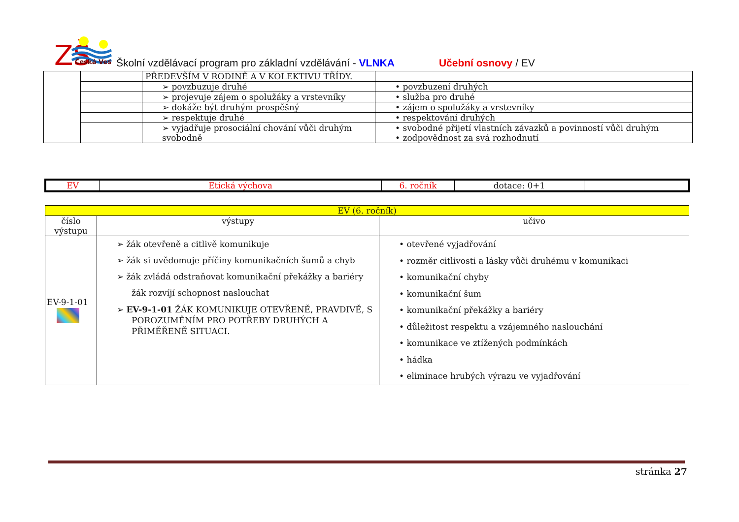ZŠ
Česká Ves
Školní vzdělávací program pro základní vzdělávání - VLNKA Učební osnovy / EV
| | | PŘEDEVŠÍM V RODINĚ A V KOLEKTIVU TŘÍDY. | |
| | | ➢ povzbuzuje druhé | • povzbuzení druhých |
| | | ➢ projevuje zájem o spolužáky a vrstevníky | • služba pro druhé |
| | | ➢ dokáže být druhým prospěšný | • zájem o spolužáky a vrstevníky |
| | | ➢ respektuje druhé | • respektování druhých |
| | | ➢ vyjadřuje prosociální chování vůči druhým svobodně | • svobodné přijetí vlastních závazků a povinností vůči druhým • zodpovědnost za svá rozhodnutí |
| EV | Etická výchova | 6. ročník | dotace: 0+1 | |
| EV (6. ročník) | | |
| --- | --- | --- |
| číslo výstupu | výstupy | učivo |
| EV-9-1-01 | ➢ žák otevřeně a citlivě komunikuje ➢ žák si uvědomuje příčiny komunikačních šumů a chyb ➢ žák zvládá odstraňovat komunikační překážky a bariéry žák rozvíjí schopnost naslouchat ➢ EV-9-1-01 ŽÁK KOMUNIKUJE OTEVŘENĚ, PRAVDIVĚ, S POROZUMĚNÍM PRO POTŘEBY DRUHÝCH A PŘIMĚŘENĚ SITUACI. | • otevřené vyjadřování • rozměr citlivosti a lásky vůči druhému v komunikaci • komunikační chyby • komunikační šum • komunikační překážky a bariéry • důležitost respektu a vzájemného naslouchání • komunikace ve ztížených podmínkách • hádka • eliminace hrubých výrazu ve vyjadřování |
stránka 27